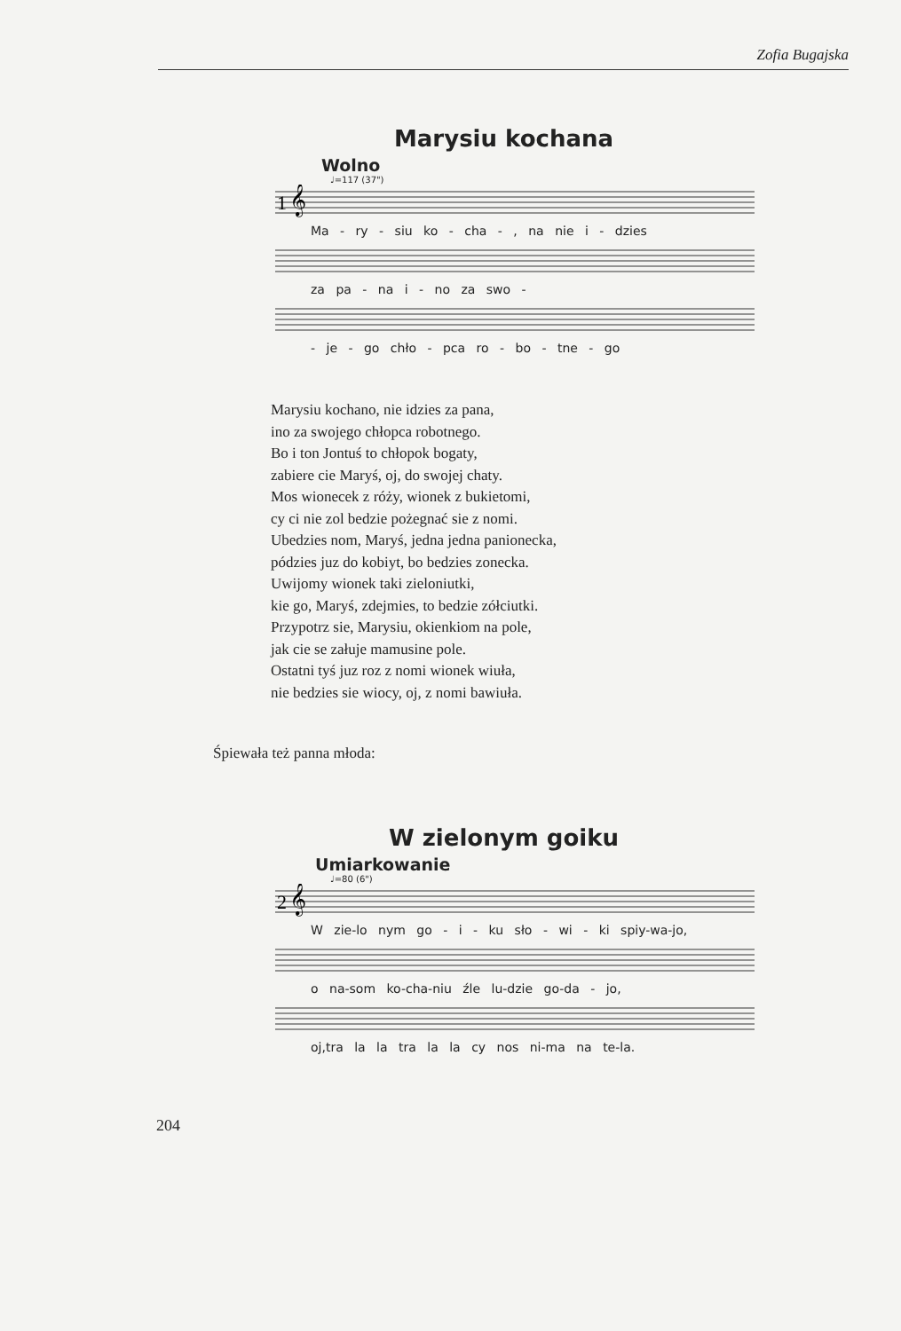Zofia Bugajska
Marysiu kochana
Wolno
♩=117 (37")
1 𝄞
Ma - ry - siu ko - cha - , na nie i - dzies
za pa - na i - no za swo -
- je - go chło - pca ro - bo - tne - go
Marysiu kochano, nie idzies za pana,
ino za swojego chłopca robotnego.
Bo i ton Jontuś to chłopok bogaty,
zabiere cie Maryś, oj, do swojej chaty.
Mos wionecek z róży, wionek z bukietomi,
cy ci nie zol bedzie pożegnać sie z nomi.
Ubedzies nom, Maryś, jedna jedna panionecka,
pódzies juz do kobiyt, bo bedzies zonecka.
Uwijomy wionek taki zieloniutki,
kie go, Maryś, zdejmies, to bedzie zółciutki.
Przypotrz sie, Marysiu, okienkiom na pole,
jak cie se załuje mamusine pole.
Ostatni tyś juz roz z nomi wionek wiuła,
nie bedzies sie wiocy, oj, z nomi bawiuła.
Śpiewała też panna młoda:
W zielonym goiku
Umiarkowanie
♩=80 (6")
2 𝄞
W zie-lo nym go - i - ku sło - wi - ki spiy-wa-jo,
o na-som ko-cha-niu źle lu-dzie go-da - jo,
oj,tra la la tra la la cy nos ni-ma na te-la.
204